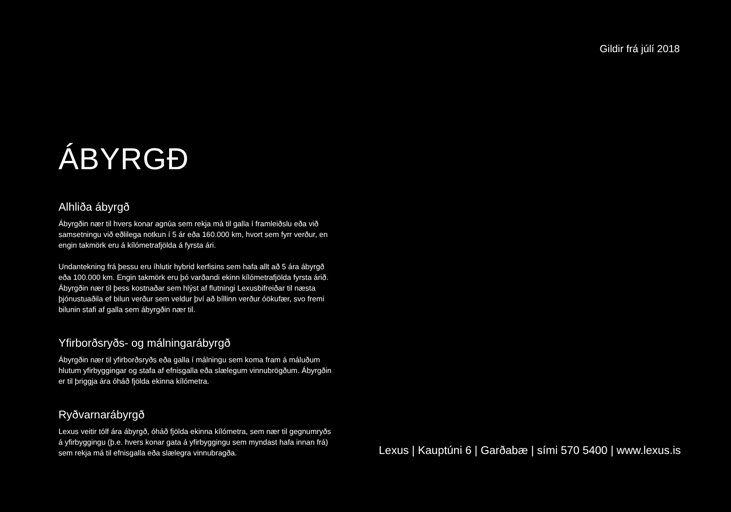Gildir frá júlí 2018
ÁBYRGÐ
Alhliða ábyrgð
Ábyrgðin nær til hvers konar agnúa sem rekja má til galla í framleiðslu eða við samsetningu við eðlilega notkun í 5 ár eða 160.000 km, hvort sem fyrr verður, en engin takmörk eru á kílómetrafjölda á fyrsta ári.
Undantekning frá þessu eru íhlutir hybrid kerfisins sem hafa allt að 5 ára ábyrgð eða 100.000 km. Engin takmörk eru þó varðandi ekinn kílómetra­fjölda fyrsta árið. Ábyrgðin nær til þess kostnaðar sem hlýst af flutningi Lexusbifreiðar til næsta þjónustuaðila ef bilun verður sem veldur því að bíll­inn verður óökufær, svo fremi bilunin stafi af galla sem ábyrgðin nær til.
Yfirborðsryðs- og málningarábyrgð
Ábyrgðin nær til yfirborðsryðs eða galla í málningu sem koma fram á máluð­um hlutum yfirbyggingar og stafa af efnisgalla eða slælegum vinnubrögðum. Ábyrgðin er til þriggja ára óháð fjölda ekinna kílómetra.
Ryðvarnarábyrgð
Lexus veitir tólf ára ábyrgð, óháð fjölda ekinna kílómetra, sem nær til gegnumryðs á yfirbyggingu (þ.e. hvers konar gata á yfirbyggingu sem myndast hafa innan frá) sem rekja má til efnisgalla eða slælegra vinnubragða.
Lexus | Kauptúni 6 | Garðabæ | sími 570 5400 | www.lexus.is